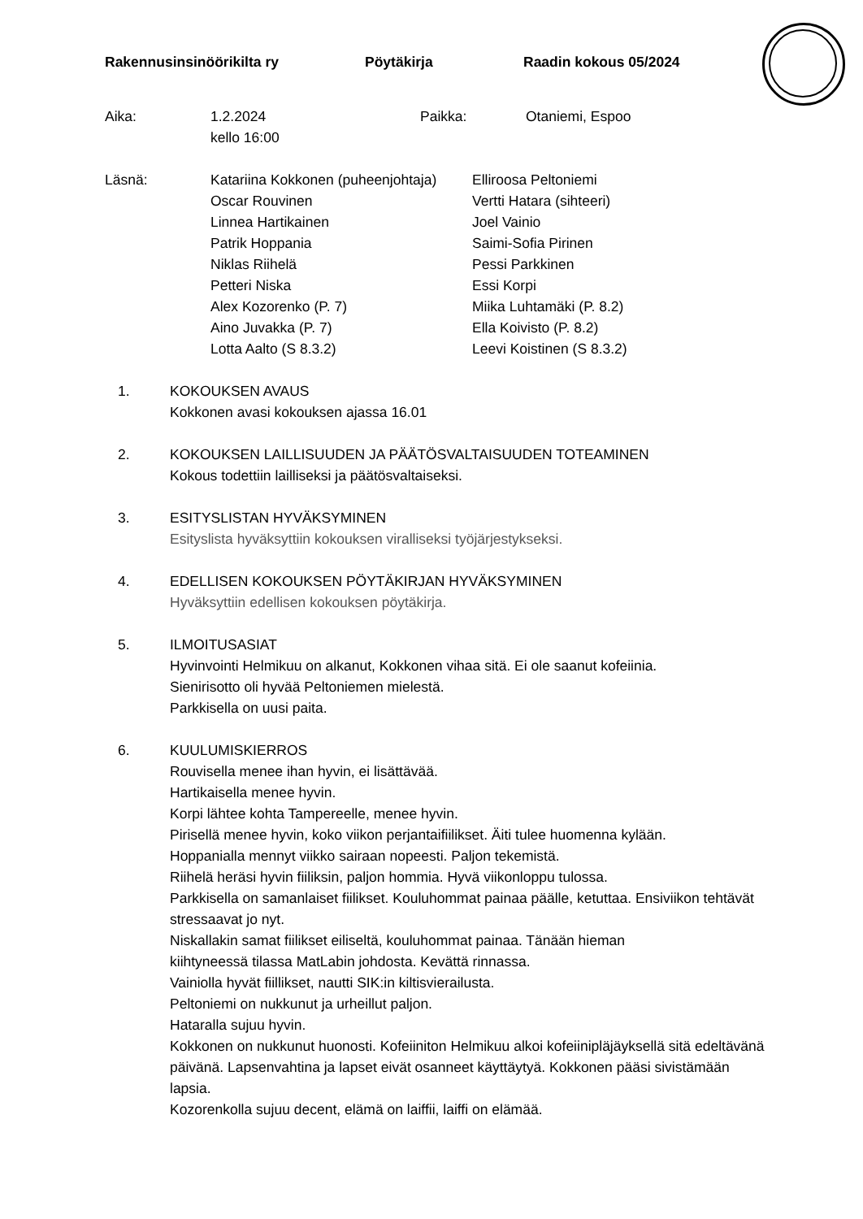Rakennusinsinöörikilta ry Pöytäkirja Raadin kokous 05/2024
| Aika: | 1.2.2024 kello 16:00 | Paikka: | Otaniemi, Espoo |
| Läsnä: | Katariina Kokkonen (puheenjohtaja) Oscar Rouvinen Linnea Hartikainen Patrik Hoppania Niklas Riihelä Petteri Niska Alex Kozorenko (P. 7) Aino Juvakka (P. 7) Lotta Aalto (S 8.3.2) | Elliroosa Peltoniemi Vertti Hatara (sihteeri) Joel Vainio Saimi-Sofia Pirinen Pessi Parkkinen Essi Korpi Miika Luhtamäki (P. 8.2) Ella Koivisto (P. 8.2) Leevi Koistinen (S 8.3.2) |
1. KOKOUKSEN AVAUS
Kokkonen avasi kokouksen ajassa 16.01
2. KOKOUKSEN LAILLISUUDEN JA PÄÄTÖSVALTAISUUDEN TOTEAMINEN
Kokous todettiin lailliseksi ja päätösvaltaiseksi.
3. ESITYSLISTAN HYVÄKSYMINEN
Esityslista hyväksyttiin kokouksen viralliseksi työjärjestykseksi.
4. EDELLISEN KOKOUKSEN PÖYTÄKIRJAN HYVÄKSYMINEN
Hyväksyttiin edellisen kokouksen pöytäkirja.
5. ILMOITUSASIAT
Hyvinvointi Helmikuu on alkanut, Kokkonen vihaa sitä. Ei ole saanut kofeiinia.
Sienirisotto oli hyvää Peltoniemen mielestä.
Parkkisella on uusi paita.
6. KUULUMISKIERROS
Rouvisella menee ihan hyvin, ei lisättävää.
Hartikaisella menee hyvin.
Korpi lähtee kohta Tampereelle, menee hyvin.
Pirisellä menee hyvin, koko viikon perjantaifiilikset. Äiti tulee huomenna kylään.
Hoppanialla mennyt viikko sairaan nopeesti. Paljon tekemistä.
Riihelä heräsi hyvin fiiliksin, paljon hommia. Hyvä viikonloppu tulossa.
Parkkisella on samanlaiset fiilikset. Kouluhommat painaa päälle, ketuttaa. Ensiviikon tehtävät stressaavat jo nyt.
Niskallakin samat fiilikset eiliseltä, kouluhommat painaa. Tänään hieman
kiihtyneessä tilassa MatLabin johdosta. Kevättä rinnassa.
Vainiolla hyvät fiillikset, nautti SIK:in kiltisvierailusta.
Peltoniemi on nukkunut ja urheillut paljon.
Hataralla sujuu hyvin.
Kokkonen on nukkunut huonosti. Kofeiiniton Helmikuu alkoi kofeiinipläjäyksellä sitä edeltävänä päivänä. Lapsenvahtina ja lapset eivät osanneet käyttäytyä. Kokkonen pääsi sivistämään lapsia.
Kozorenkolla sujuu decent, elämä on laiffii, laiffi on elämää.